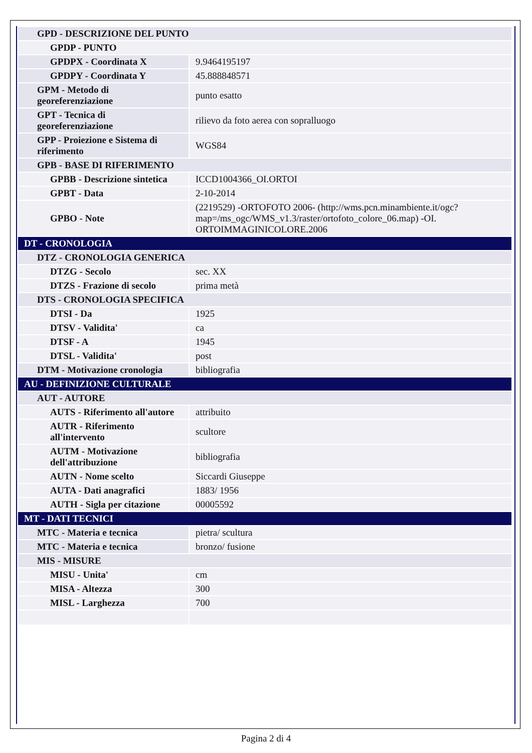| GPD - DESCRIZIONE DEL PUNTO | |
| GPDP - PUNTO | |
| GPDPX - Coordinata X | 9.9464195197 |
| GPDPY - Coordinata Y | 45.888848571 |
| GPM - Metodo di georeferenziazione | punto esatto |
| GPT - Tecnica di georeferenziazione | rilievo da foto aerea con sopralluogo |
| GPP - Proiezione e Sistema di riferimento | WGS84 |
| GPB - BASE DI RIFERIMENTO | |
| GPBB - Descrizione sintetica | ICCD1004366_OI.ORTOI |
| GPBT - Data | 2-10-2014 |
| GPBO - Note | (2219529) -ORTOFOTO 2006- (http://wms.pcn.minambiente.it/ogc?map=/ms_ogc/WMS_v1.3/raster/ortofoto_colore_06.map) -OI. ORTOIMMAGINICOLORE.2006 |
| DT - CRONOLOGIA | |
| DTZ - CRONOLOGIA GENERICA | |
| DTZG - Secolo | sec. XX |
| DTZS - Frazione di secolo | prima metà |
| DTS - CRONOLOGIA SPECIFICA | |
| DTSI - Da | 1925 |
| DTSV - Validita' | ca |
| DTSF - A | 1945 |
| DTSL - Validita' | post |
| DTM - Motivazione cronologia | bibliografia |
| AU - DEFINIZIONE CULTURALE | |
| AUT - AUTORE | |
| AUTS - Riferimento all'autore | attribuito |
| AUTR - Riferimento all'intervento | scultore |
| AUTM - Motivazione dell'attribuzione | bibliografia |
| AUTN - Nome scelto | Siccardi Giuseppe |
| AUTA - Dati anagrafici | 1883/ 1956 |
| AUTH - Sigla per citazione | 00005592 |
| MT - DATI TECNICI | |
| MTC - Materia e tecnica | pietra/ scultura |
| MTC - Materia e tecnica | bronzo/ fusione |
| MIS - MISURE | |
| MISU - Unita' | cm |
| MISA - Altezza | 300 |
| MISL - Larghezza | 700 |
Pagina 2 di 4